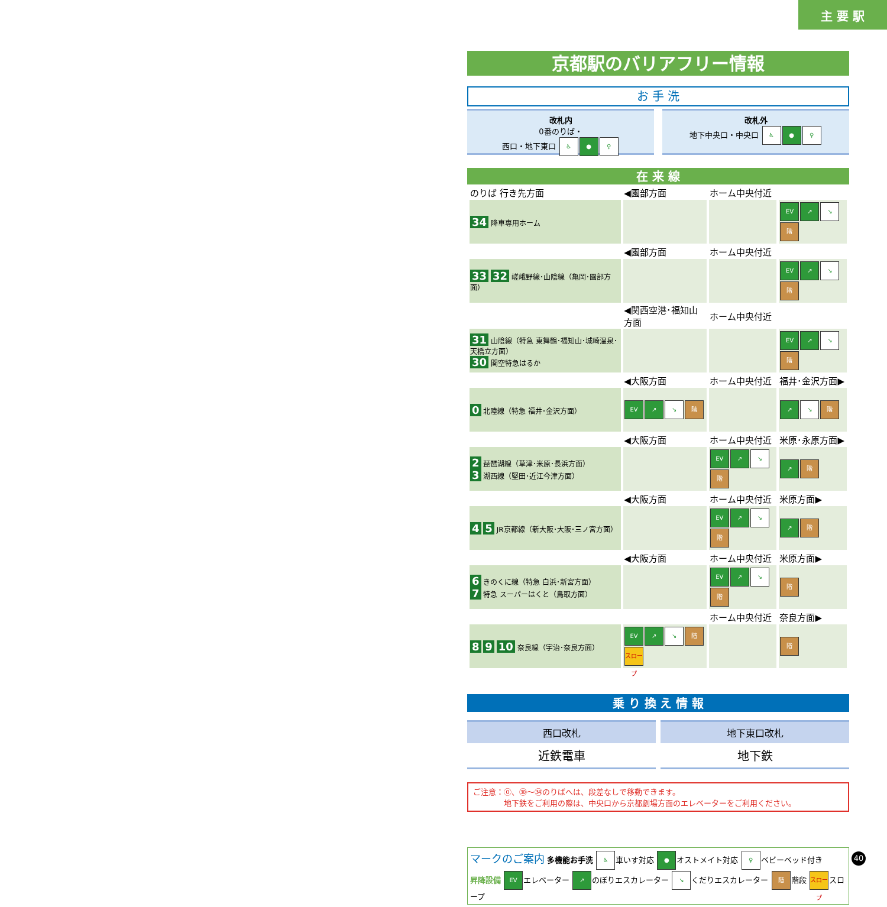主 要 駅
京都駅のバリアフリー情報
お 手 洗
改札内
0番のりば・
西口・地下東口 ♿ ● ♀
改札外
地下中央口・中央口 ♿ ● ♀
在 来 線
| のりば 行き先方面 | ◀園部方面 | ホーム中央付近 | |
| 34 降車専用ホーム | | | EV ↗ ↘ 階 |
| | ◀園部方面 | ホーム中央付近 | |
| 33 32 嵯峨野線･山陰線（亀岡･園部方面） | | | EV ↗ ↘ 階 |
| | ◀関西空港･福知山方面 | ホーム中央付近 | |
| 31 山陰線（特急 東舞鶴･福知山･城崎温泉･天橋立方面） 30 関空特急はるか | | | EV ↗ ↘ 階 |
| | ◀大阪方面 | ホーム中央付近 | 福井･金沢方面▶ |
| 0 北陸線（特急 福井･金沢方面） | EV ↗ ↘ 階 | | ↗ ↘ 階 |
| | ◀大阪方面 | ホーム中央付近 | 米原･永原方面▶ |
| 2 琵琶湖線（草津･米原･長浜方面） 3 湖西線（堅田･近江今津方面） | | EV ↗ ↘ 階 | ↗ 階 |
| | ◀大阪方面 | ホーム中央付近 | 米原方面▶ |
| 4 5 JR京都線（新大阪･大阪･三ノ宮方面） | | EV ↗ ↘ 階 | ↗ 階 |
| | ◀大阪方面 | ホーム中央付近 | 米原方面▶ |
| 6 きのくに線（特急 白浜･新宮方面） 7 特急 スーパーはくと（鳥取方面） | | EV ↗ ↘ 階 | 階 |
| | | ホーム中央付近 | 奈良方面▶ |
| 8 9 10 奈良線（宇治･奈良方面） | EV ↗ ↘ 階 スロープ | | 階 |
乗 り 換 え 情 報
西口改札
近鉄電車
地下東口改札
地下鉄
ご注意：⓪、㉚～㉞のりばへは、段差なしで移動できます。
　　　　地下鉄をご利用の際は、中央口から京都劇場方面のエレベーターをご利用ください。
マークのご案内 多機能お手洗 ♿ 車いす対応 ● オストメイト対応 ♀ ベビーベッド付き
昇降設備 EV エレベーター ↗ のぼりエスカレーター ↘ くだりエスカレーター 階 階段 スロープ スロープ
40